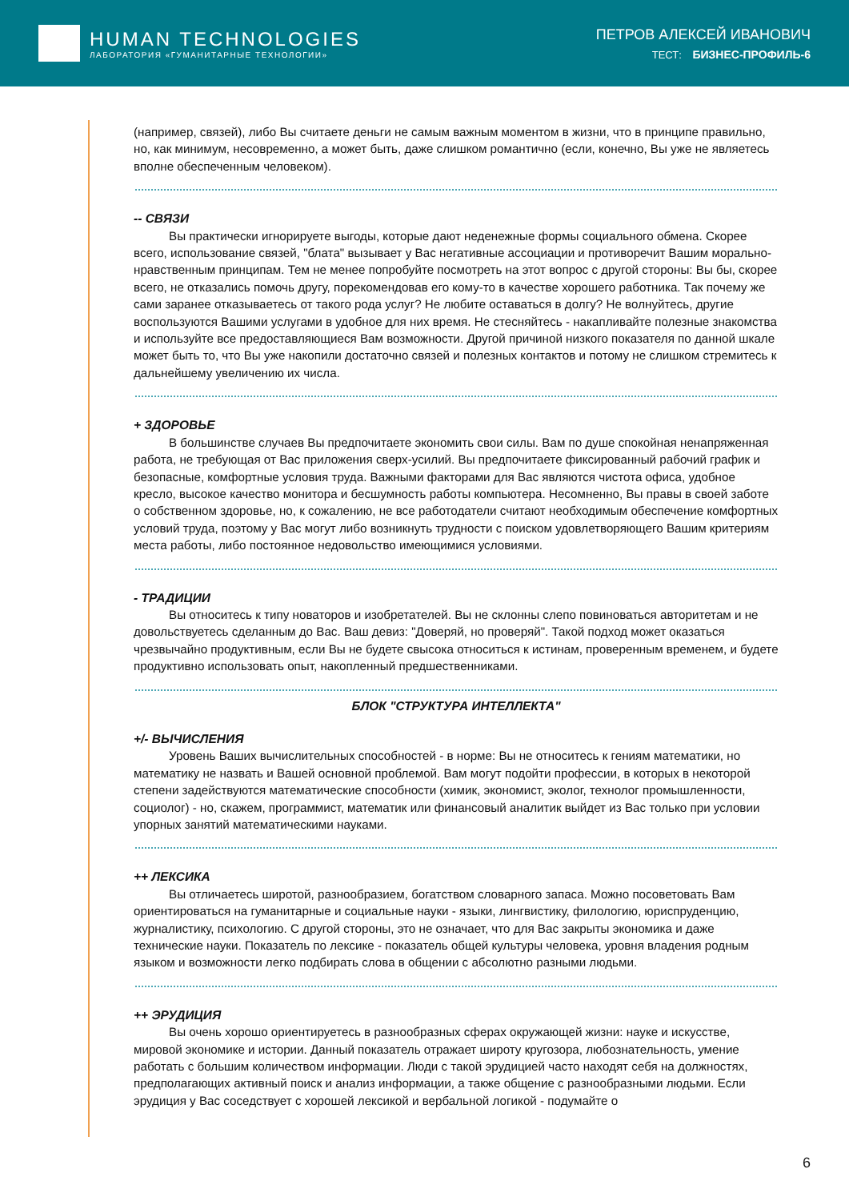HUMAN TECHNOLOGIES
ЛАБОРАТОРИЯ «ГУМАНИТАРНЫЕ ТЕХНОЛОГИИ»
ПЕТРОВ АЛЕКСЕЙ ИВАНОВИЧ
ТЕСТ: БИЗНЕС-ПРОФИЛЬ-6
(например, связей), либо Вы считаете деньги не самым важным моментом в жизни, что в принципе правильно, но, как минимум, несовременно, а может быть, даже слишком романтично (если, конечно, Вы уже не являетесь вполне обеспеченным человеком).
-- СВЯЗИ
Вы практически игнорируете выгоды, которые дают неденежные формы социального обмена. Скорее всего, использование связей, "блата" вызывает у Вас негативные ассоциации и противоречит Вашим морально-нравственным принципам. Тем не менее попробуйте посмотреть на этот вопрос с другой стороны: Вы бы, скорее всего, не отказались помочь другу, порекомендовав его кому-то в качестве хорошего работника. Так почему же сами заранее отказываетесь от такого рода услуг? Не любите оставаться в долгу? Не волнуйтесь, другие воспользуются Вашими услугами в удобное для них время. Не стесняйтесь - накапливайте полезные знакомства и используйте все предоставляющиеся Вам возможности. Другой причиной низкого показателя по данной шкале может быть то, что Вы уже накопили достаточно связей и полезных контактов и потому не слишком стремитесь к дальнейшему увеличению их числа.
+ ЗДОРОВЬЕ
В большинстве случаев Вы предпочитаете экономить свои силы. Вам по душе спокойная ненапряженная работа, не требующая от Вас приложения сверх-усилий. Вы предпочитаете фиксированный рабочий график и безопасные, комфортные условия труда. Важными факторами для Вас являются чистота офиса, удобное кресло, высокое качество монитора и бесшумность работы компьютера. Несомненно, Вы правы в своей заботе о собственном здоровье, но, к сожалению, не все работодатели считают необходимым обеспечение комфортных условий труда, поэтому у Вас могут либо возникнуть трудности с поиском удовлетворяющего Вашим критериям места работы, либо постоянное недовольство имеющимися условиями.
- ТРАДИЦИИ
Вы относитесь к типу новаторов и изобретателей. Вы не склонны слепо повиноваться авторитетам и не довольствуетесь сделанным до Вас. Ваш девиз: "Доверяй, но проверяй". Такой подход может оказаться чрезвычайно продуктивным, если Вы не будете свысока относиться к истинам, проверенным временем, и будете продуктивно использовать опыт, накопленный предшественниками.
БЛОК "СТРУКТУРА ИНТЕЛЛЕКТА"
+/- ВЫЧИСЛЕНИЯ
Уровень Ваших вычислительных способностей - в норме: Вы не относитесь к гениям математики, но математику не назвать и Вашей основной проблемой. Вам могут подойти профессии, в которых в некоторой степени задействуются математические способности (химик, экономист, эколог, технолог промышленности, социолог) - но, скажем, программист, математик или финансовый аналитик выйдет из Вас только при условии упорных занятий математическими науками.
++ ЛЕКСИКА
Вы отличаетесь широтой, разнообразием, богатством словарного запаса. Можно посоветовать Вам ориентироваться на гуманитарные и социальные науки - языки, лингвистику, филологию, юриспруденцию, журналистику, психологию. С другой стороны, это не означает, что для Вас закрыты экономика и даже технические науки. Показатель по лексике - показатель общей культуры человека, уровня владения родным языком и возможности легко подбирать слова в общении с абсолютно разными людьми.
++ ЭРУДИЦИЯ
Вы очень хорошо ориентируетесь в разнообразных сферах окружающей жизни: науке и искусстве, мировой экономике и истории. Данный показатель отражает широту кругозора, любознательность, умение работать с большим количеством информации. Люди с такой эрудицией часто находят себя на должностях, предполагающих активный поиск и анализ информации, а также общение с разнообразными людьми. Если эрудиция у Вас соседствует с хорошей лексикой и вербальной логикой - подумайте о
6